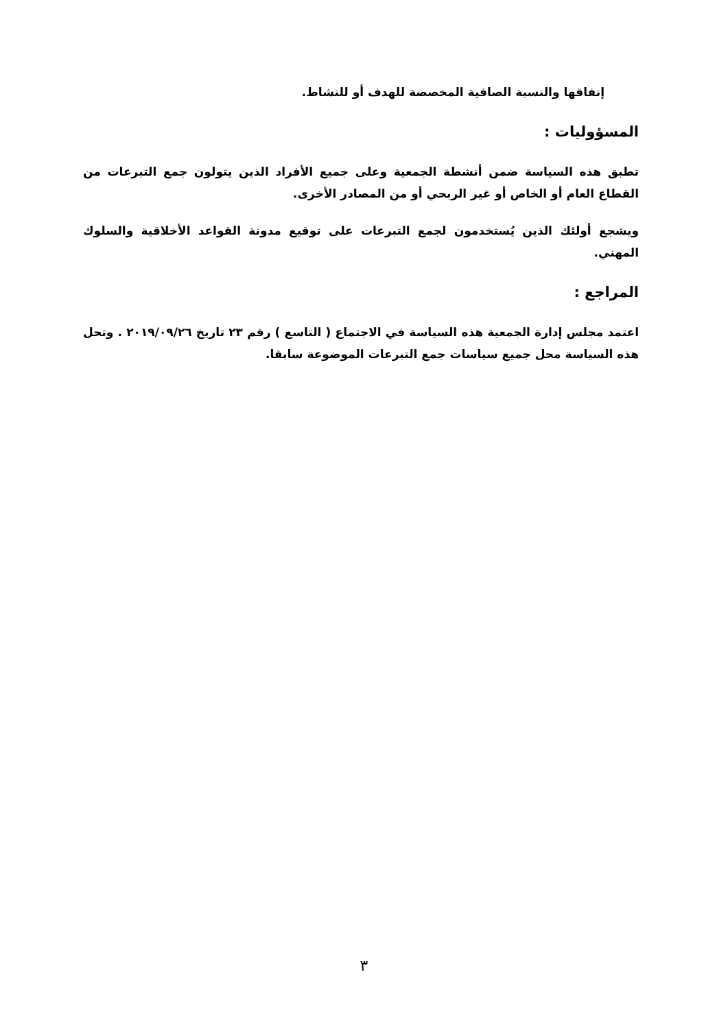إنفاقها والنسبة الصافية المخصصة للهدف أو للنشاط.
المسؤوليات :
تطبق هذه السياسة ضمن أنشطة الجمعية وعلى جميع الأفراد الذين يتولون جمع التبرعات من القطاع العام أو الخاص أو غير الربحي أو من المصادر الأخرى.
ويشجع أولئك الذين يُستخدمون لجمع التبرعات على توقيع مدونة القواعد الأخلاقية والسلوك المهني.
المراجع :
اعتمد مجلس إدارة الجمعية هذه السياسة في الاجتماع ( التاسع ) رقم ٢٣ تاريخ ٢٠١٩/٠٩/٢٦ . وتحل هذه السياسة محل جميع سياسات جمع التبرعات الموضوعة سابقا.
٣